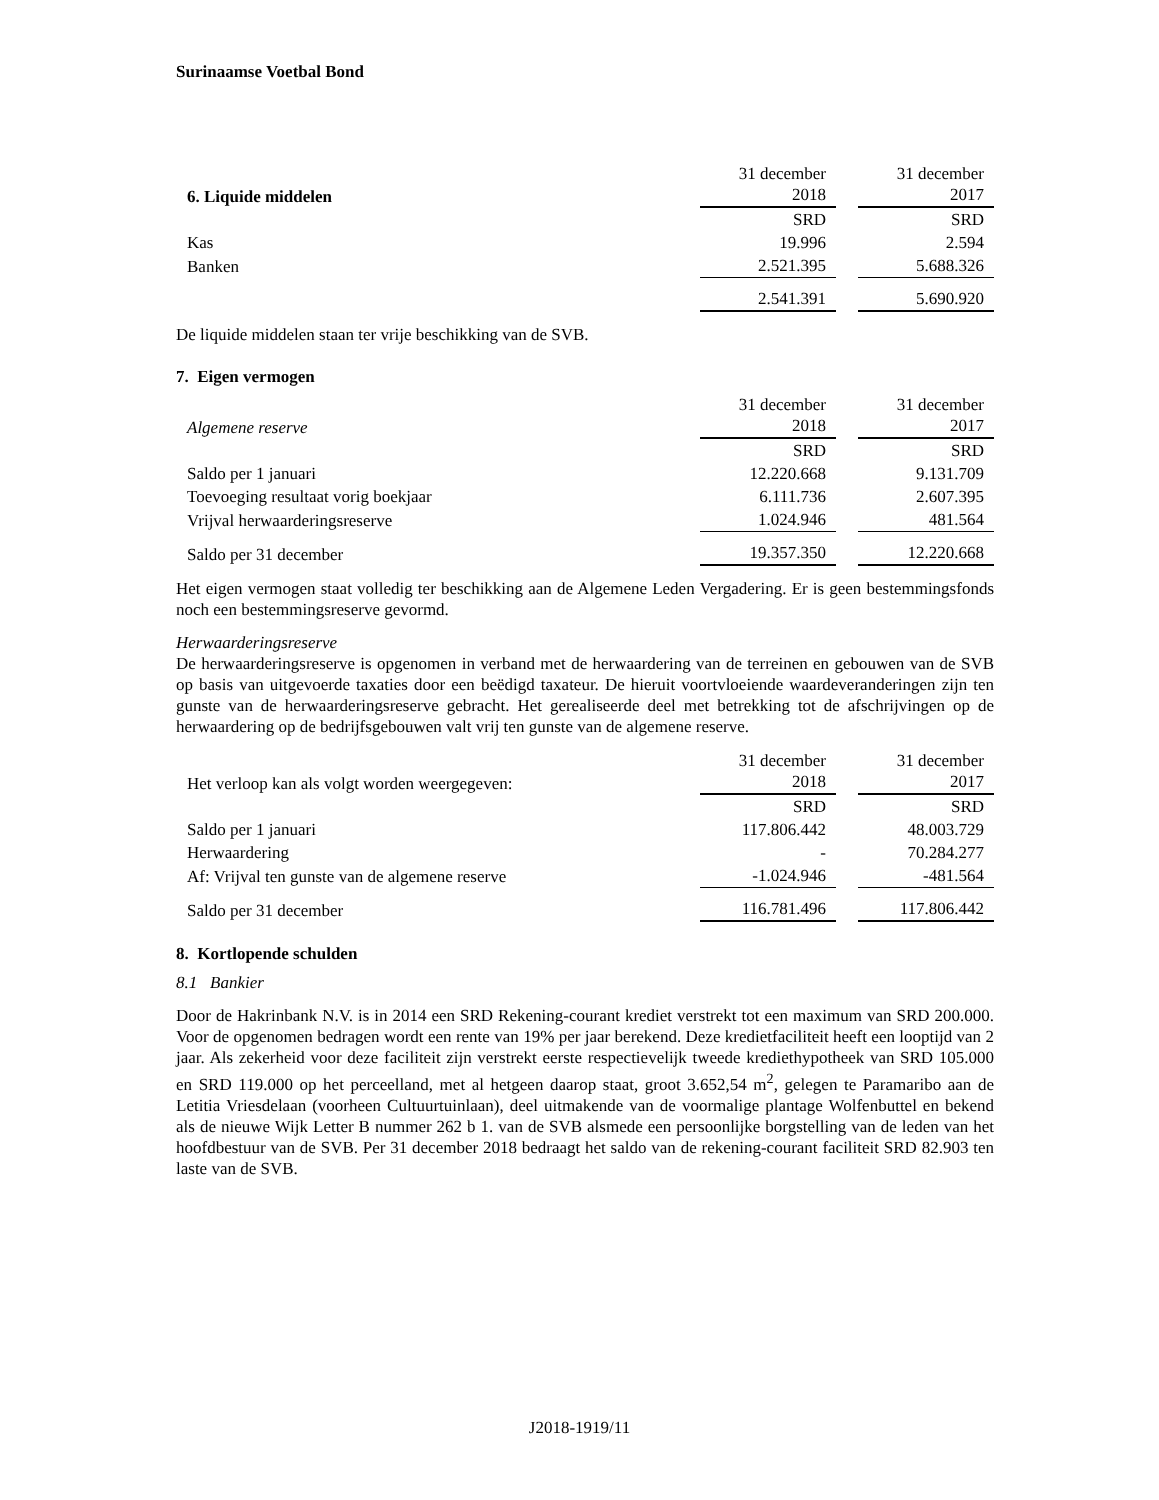Surinaamse Voetbal Bond
| 6. Liquide middelen | 31 december 2018 | | 31 december 2017 |
| | SRD | | SRD |
| Kas | 19.996 | | 2.594 |
| Banken | 2.521.395 | | 5.688.326 |
| | 2.541.391 | | 5.690.920 |
De liquide middelen staan ter vrije beschikking van de SVB.
7. Eigen vermogen
| Algemene reserve | 31 december 2018 | | 31 december 2017 |
| | SRD | | SRD |
| Saldo per 1 januari | 12.220.668 | | 9.131.709 |
| Toevoeging resultaat vorig boekjaar | 6.111.736 | | 2.607.395 |
| Vrijval herwaarderingsreserve | 1.024.946 | | 481.564 |
| Saldo per 31 december | 19.357.350 | | 12.220.668 |
Het eigen vermogen staat volledig ter beschikking aan de Algemene Leden Vergadering. Er is geen bestemmingsfonds noch een bestemmingsreserve gevormd.
Herwaarderingsreserve
De herwaarderingsreserve is opgenomen in verband met de herwaardering van de terreinen en gebouwen van de SVB op basis van uitgevoerde taxaties door een beëdigd taxateur. De hieruit voortvloeiende waardeveranderingen zijn ten gunste van de herwaarderingsreserve gebracht. Het gerealiseerde deel met betrekking tot de afschrijvingen op de herwaardering op de bedrijfsgebouwen valt vrij ten gunste van de algemene reserve.
| Het verloop kan als volgt worden weergegeven: | 31 december 2018 | | 31 december 2017 |
| | SRD | | SRD |
| Saldo per 1 januari | 117.806.442 | | 48.003.729 |
| Herwaardering | - | | 70.284.277 |
| Af: Vrijval ten gunste van de algemene reserve | -1.024.946 | | -481.564 |
| Saldo per 31 december | 116.781.496 | | 117.806.442 |
8. Kortlopende schulden
8.1 Bankier
Door de Hakrinbank N.V. is in 2014 een SRD Rekening-courant krediet verstrekt tot een maximum van SRD 200.000. Voor de opgenomen bedragen wordt een rente van 19% per jaar berekend. Deze kredietfaciliteit heeft een looptijd van 2 jaar. Als zekerheid voor deze faciliteit zijn verstrekt eerste respectievelijk tweede krediethypotheek van SRD 105.000 en SRD 119.000 op het perceelland, met al hetgeen daarop staat, groot 3.652,54 m<sup>2</sup>, gelegen te Paramaribo aan de Letitia Vriesdelaan (voorheen Cultuurtuinlaan), deel uitmakende van de voormalige plantage Wolfenbuttel en bekend als de nieuwe Wijk Letter B nummer 262 b 1. van de SVB alsmede een persoonlijke borgstelling van de leden van het hoofdbestuur van de SVB. Per 31 december 2018 bedraagt het saldo van de rekening-courant faciliteit SRD 82.903 ten laste van de SVB.
J2018-1919/11